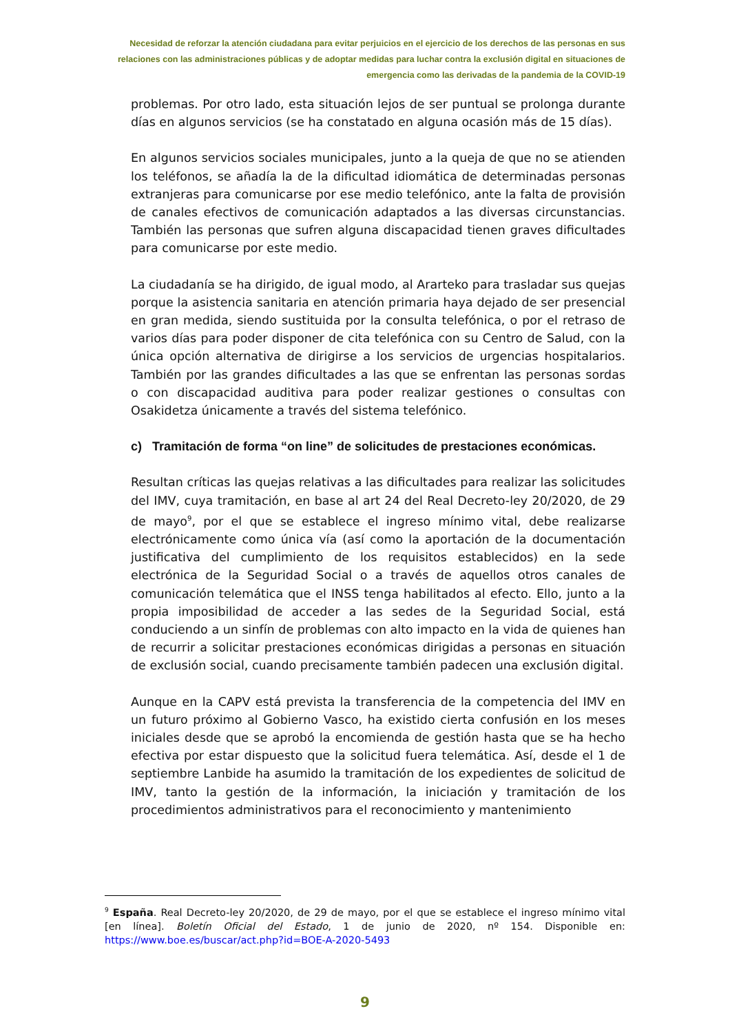Necesidad de reforzar la atención ciudadana para evitar perjuicios en el ejercicio de los derechos de las personas en sus relaciones con las administraciones públicas y de adoptar medidas para luchar contra la exclusión digital en situaciones de emergencia como las derivadas de la pandemia de la COVID-19
problemas. Por otro lado, esta situación lejos de ser puntual se prolonga durante días en algunos servicios (se ha constatado en alguna ocasión más de 15 días).
En algunos servicios sociales municipales, junto a la queja de que no se atienden los teléfonos, se añadía la de la dificultad idiomática de determinadas personas extranjeras para comunicarse por ese medio telefónico, ante la falta de provisión de canales efectivos de comunicación adaptados a las diversas circunstancias. También las personas que sufren alguna discapacidad tienen graves dificultades para comunicarse por este medio.
La ciudadanía se ha dirigido, de igual modo, al Ararteko para trasladar sus quejas porque la asistencia sanitaria en atención primaria haya dejado de ser presencial en gran medida, siendo sustituida por la consulta telefónica, o por el retraso de varios días para poder disponer de cita telefónica con su Centro de Salud, con la única opción alternativa de dirigirse a los servicios de urgencias hospitalarios. También por las grandes dificultades a las que se enfrentan las personas sordas o con discapacidad auditiva para poder realizar gestiones o consultas con Osakidetza únicamente a través del sistema telefónico.
c) Tramitación de forma “on line” de solicitudes de prestaciones económicas.
Resultan críticas las quejas relativas a las dificultades para realizar las solicitudes del IMV, cuya tramitación, en base al art 24 del Real Decreto-ley 20/2020, de 29 de mayo<sup>9</sup>, por el que se establece el ingreso mínimo vital, debe realizarse electrónicamente como única vía (así como la aportación de la documentación justificativa del cumplimiento de los requisitos establecidos) en la sede electrónica de la Seguridad Social o a través de aquellos otros canales de comunicación telemática que el INSS tenga habilitados al efecto. Ello, junto a la propia imposibilidad de acceder a las sedes de la Seguridad Social, está conduciendo a un sinfín de problemas con alto impacto en la vida de quienes han de recurrir a solicitar prestaciones económicas dirigidas a personas en situación de exclusión social, cuando precisamente también padecen una exclusión digital.
Aunque en la CAPV está prevista la transferencia de la competencia del IMV en un futuro próximo al Gobierno Vasco, ha existido cierta confusión en los meses iniciales desde que se aprobó la encomienda de gestión hasta que se ha hecho efectiva por estar dispuesto que la solicitud fuera telemática. Así, desde el 1 de septiembre Lanbide ha asumido la tramitación de los expedientes de solicitud de IMV, tanto la gestión de la información, la iniciación y tramitación de los procedimientos administrativos para el reconocimiento y mantenimiento
<sup>9</sup> España. Real Decreto-ley 20/2020, de 29 de mayo, por el que se establece el ingreso mínimo vital [en línea]. Boletín Oficial del Estado, 1 de junio de 2020, nº 154. Disponible en: https://www.boe.es/buscar/act.php?id=BOE-A-2020-5493
9